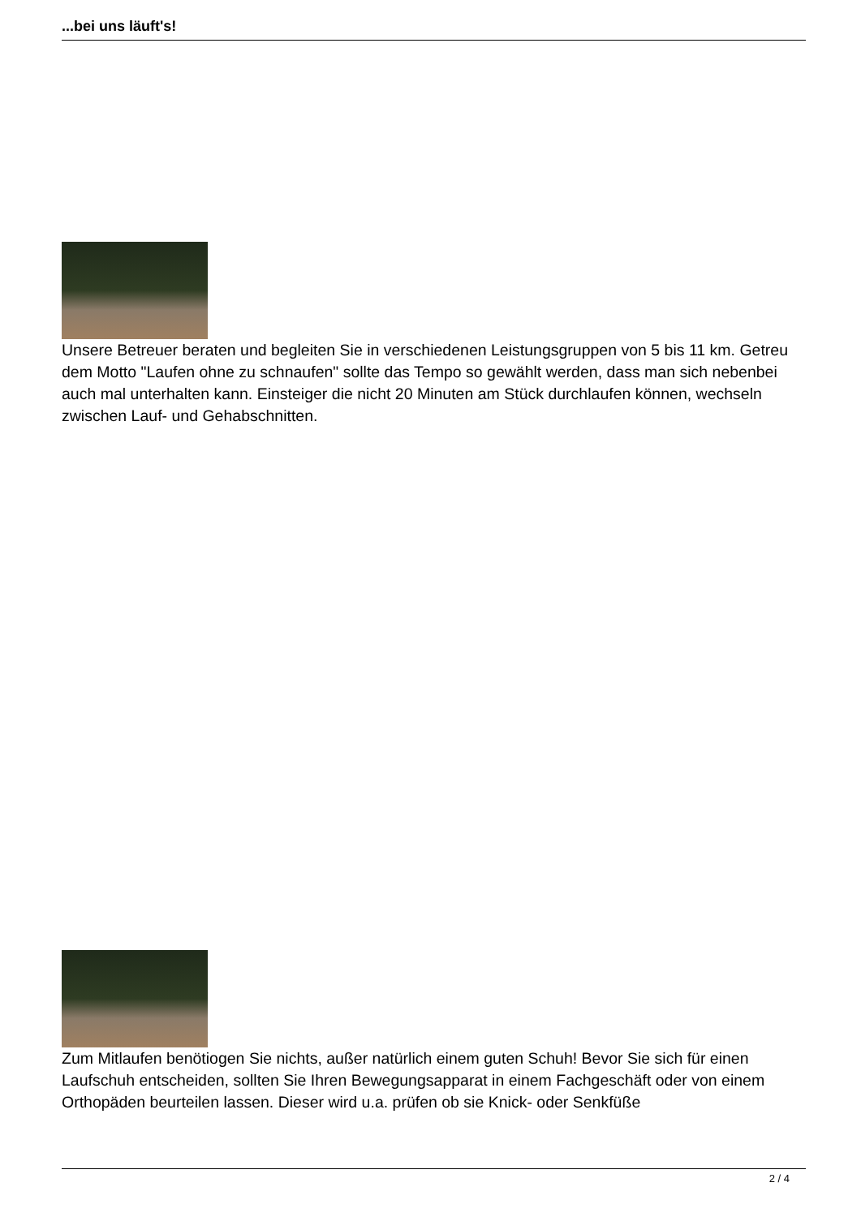...bei uns läuft's!
Unsere Betreuer beraten und begleiten Sie in verschiedenen Leistungsgruppen von 5 bis 11 km. Getreu dem Motto "Laufen ohne zu schnaufen" sollte das Tempo so gewählt werden, dass man sich nebenbei auch mal unterhalten kann. Einsteiger die nicht 20 Minuten am Stück durchlaufen können, wechseln zwischen Lauf- und Gehabschnitten.
Zum Mitlaufen benötiogen Sie nichts, außer natürlich einem guten Schuh! Bevor Sie sich für einen Laufschuh entscheiden, sollten Sie Ihren Bewegungsapparat in einem Fachgeschäft oder von einem Orthopäden beurteilen lassen. Dieser wird u.a. prüfen ob sie Knick- oder Senkfüße
2 / 4